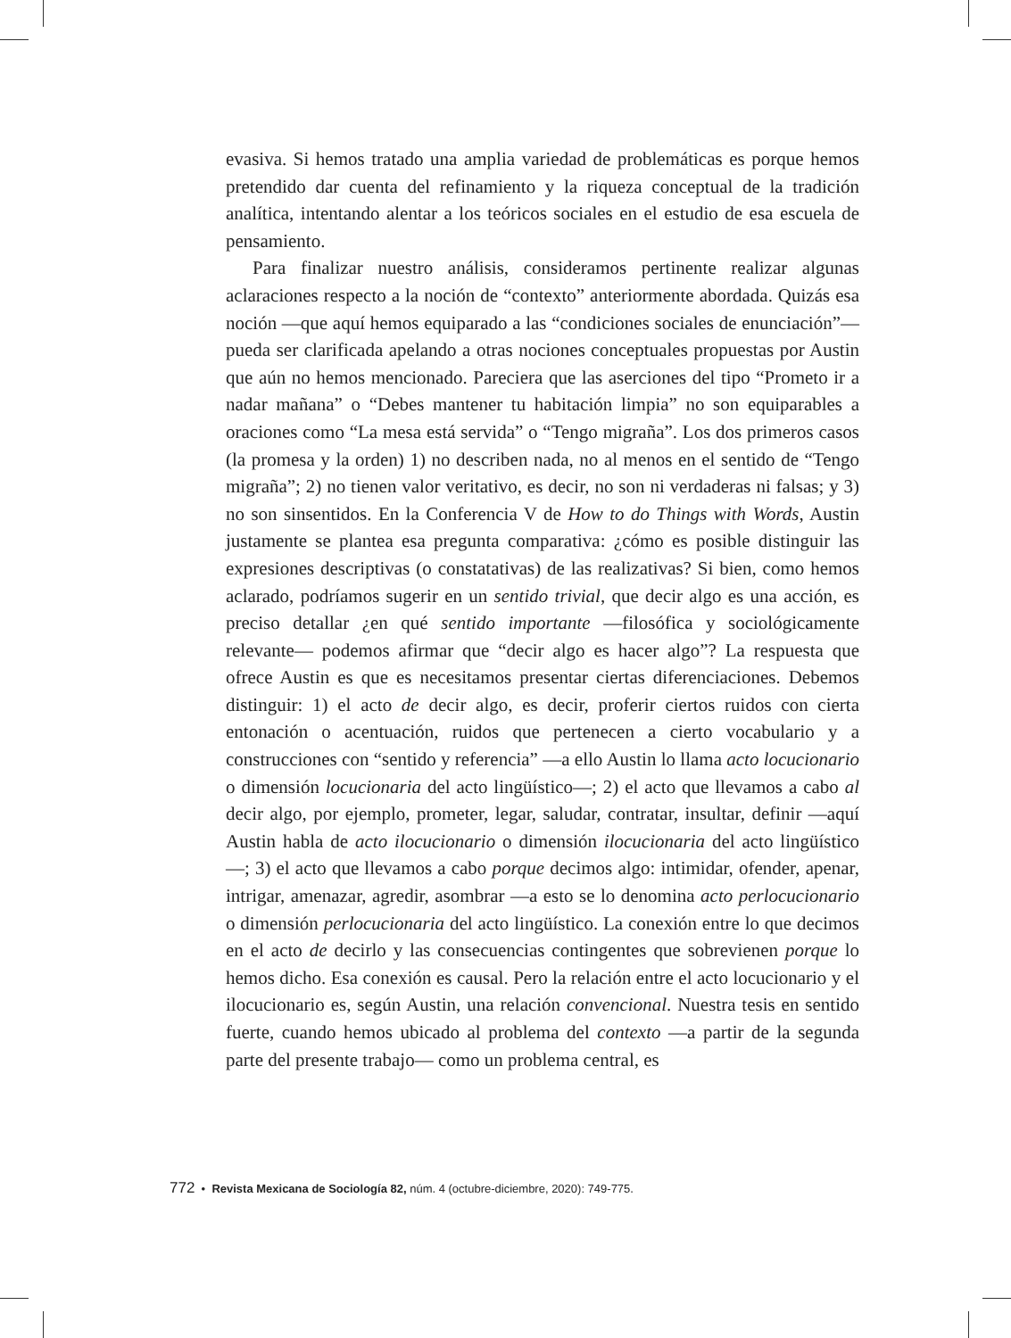evasiva. Si hemos tratado una amplia variedad de problemáticas es porque hemos pretendido dar cuenta del refinamiento y la riqueza conceptual de la tradición analítica, intentando alentar a los teóricos sociales en el estudio de esa escuela de pensamiento.
Para finalizar nuestro análisis, consideramos pertinente realizar algunas aclaraciones respecto a la noción de “contexto” anteriormente abordada. Quizás esa noción —que aquí hemos equiparado a las “condiciones sociales de enunciación”— pueda ser clarificada apelando a otras nociones conceptuales propuestas por Austin que aún no hemos mencionado. Pareciera que las aserciones del tipo “Prometo ir a nadar mañana” o “Debes mantener tu habitación limpia” no son equiparables a oraciones como “La mesa está servida” o “Tengo migraña”. Los dos primeros casos (la promesa y la orden) 1) no describen nada, no al menos en el sentido de “Tengo migraña”; 2) no tienen valor veritativo, es decir, no son ni verdaderas ni falsas; y 3) no son sinsentidos. En la Conferencia V de How to do Things with Words, Austin justamente se plantea esa pregunta comparativa: ¿cómo es posible distinguir las expresiones descriptivas (o constatativas) de las realizativas? Si bien, como hemos aclarado, podríamos sugerir en un sentido trivial, que decir algo es una acción, es preciso detallar ¿en qué sentido importante —filosófica y sociológicamente relevante— podemos afirmar que “decir algo es hacer algo”? La respuesta que ofrece Austin es que es necesitamos presentar ciertas diferenciaciones. Debemos distinguir: 1) el acto de decir algo, es decir, proferir ciertos ruidos con cierta entonación o acentuación, ruidos que pertenecen a cierto vocabulario y a construcciones con “sentido y referencia” —a ello Austin lo llama acto locucionario o dimensión locucionaria del acto lingüístico—; 2) el acto que llevamos a cabo al decir algo, por ejemplo, prometer, legar, saludar, contratar, insultar, definir —aquí Austin habla de acto ilocucionario o dimensión ilocucionaria del acto lingüístico—; 3) el acto que llevamos a cabo porque decimos algo: intimidar, ofender, apenar, intrigar, amenazar, agredir, asombrar —a esto se lo denomina acto perlocucionario o dimensión perlocucionaria del acto lingüístico. La conexión entre lo que decimos en el acto de decirlo y las consecuencias contingentes que sobrevienen porque lo hemos dicho. Esa conexión es causal. Pero la relación entre el acto locucionario y el ilocucionario es, según Austin, una relación convencional. Nuestra tesis en sentido fuerte, cuando hemos ubicado al problema del contexto —a partir de la segunda parte del presente trabajo— como un problema central, es
772 • Revista Mexicana de Sociología 82, núm. 4 (octubre-diciembre, 2020): 749-775.